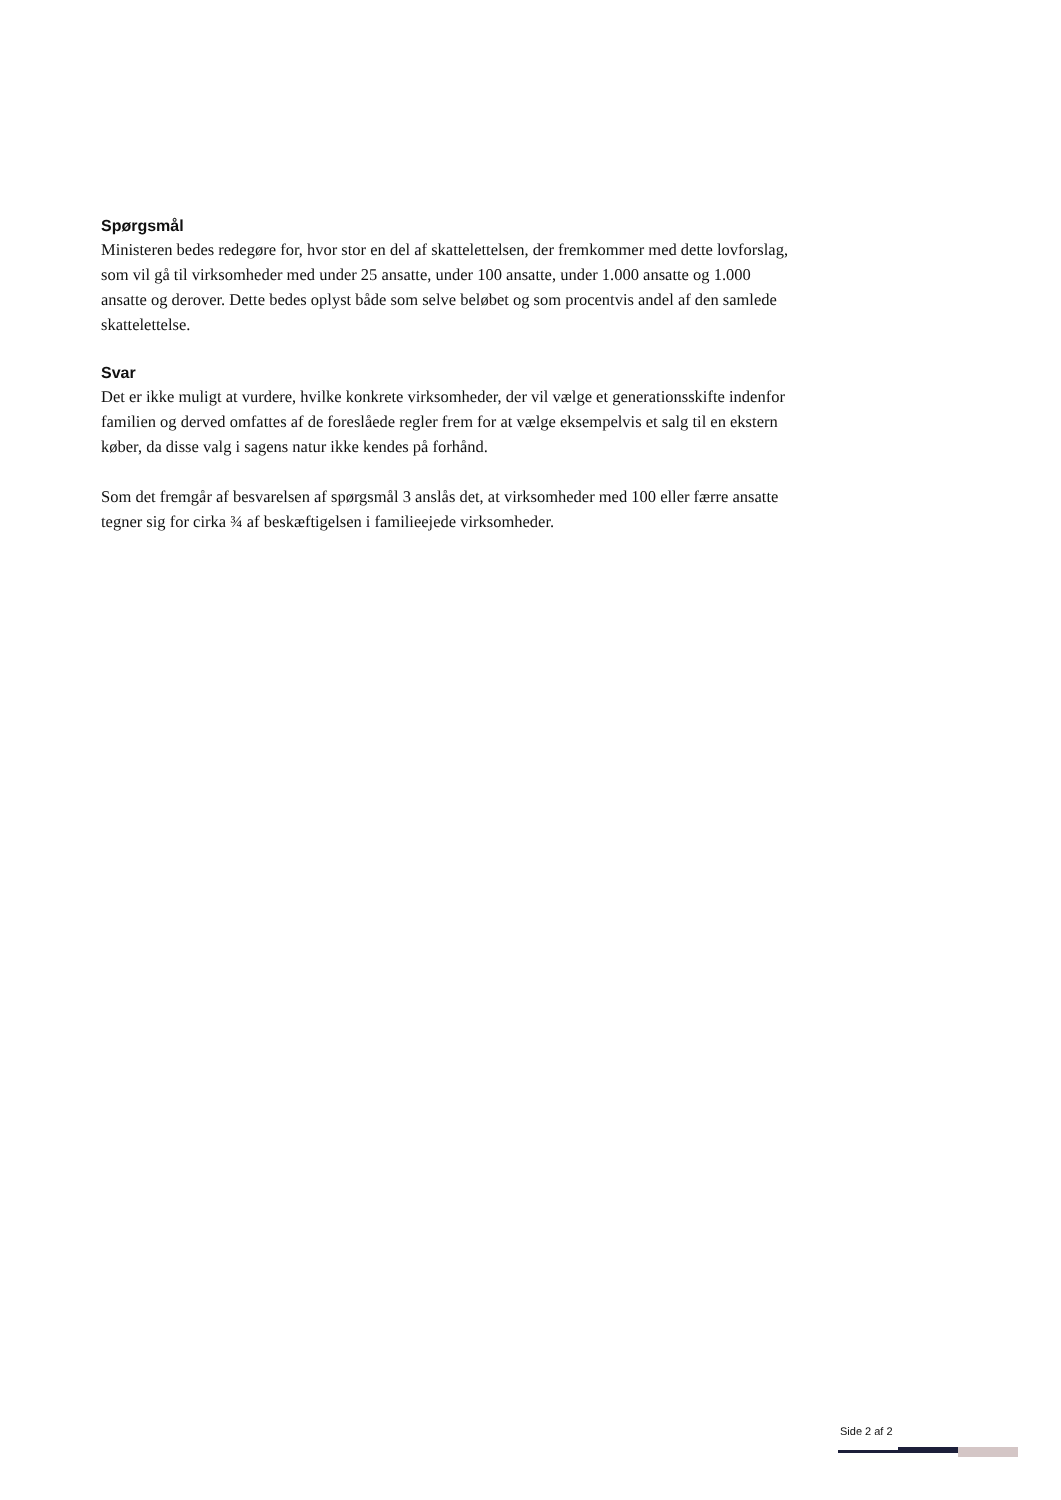Spørgsmål
Ministeren bedes redegøre for, hvor stor en del af skattelettelsen, der fremkommer med dette lovforslag, som vil gå til virksomheder med under 25 ansatte, under 100 ansatte, under 1.000 ansatte og 1.000 ansatte og derover. Dette bedes oplyst både som selve beløbet og som procentvis andel af den samlede skattelettelse.
Svar
Det er ikke muligt at vurdere, hvilke konkrete virksomheder, der vil vælge et generationsskifte indenfor familien og derved omfattes af de foreslåede regler frem for at vælge eksempelvis et salg til en ekstern køber, da disse valg i sagens natur ikke kendes på forhånd.
Som det fremgår af besvarelsen af spørgsmål 3 anslås det, at virksomheder med 100 eller færre ansatte tegner sig for cirka ¾ af beskæftigelsen i familieejede virksomheder.
Side 2 af 2